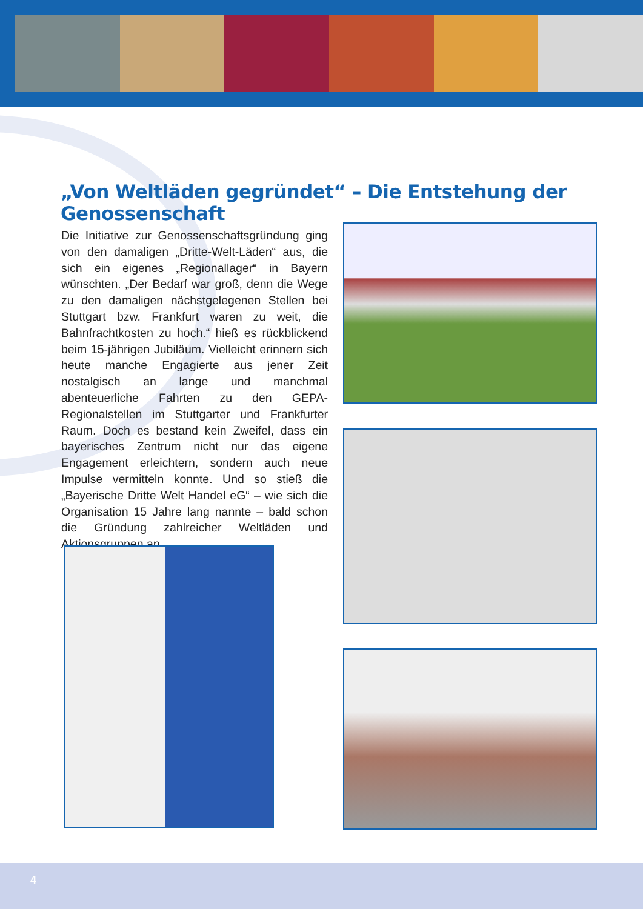„Von Weltläden gegründet“ – Die Entstehung der Genossenschaft
Die Initiative zur Genossenschaftsgründung ging von den damaligen „Dritte-Welt-Läden“ aus, die sich ein eigenes „Regionallager“ in Bayern wünschten. „Der Bedarf war groß, denn die Wege zu den damaligen nächstgelegenen Stellen bei Stuttgart bzw. Frankfurt waren zu weit, die Bahnfrachtkosten zu hoch.“ hieß es rückblickend beim 15-jährigen Jubiläum. Vielleicht erinnern sich heute manche Engagierte aus jener Zeit nostalgisch an lange und manchmal abenteuerliche Fahrten zu den GEPA-Regionalstellen im Stuttgarter und Frankfurter Raum. Doch es bestand kein Zweifel, dass ein bayerisches Zentrum nicht nur das eigene Engagement erleichtern, sondern auch neue Impulse vermitteln konnte. Und so stieß die „Bayerische Dritte Welt Handel eG“ – wie sich die Organisation 15 Jahre lang nannte – bald schon die Gründung zahlreicher Weltläden und Aktionsgruppen an.
4